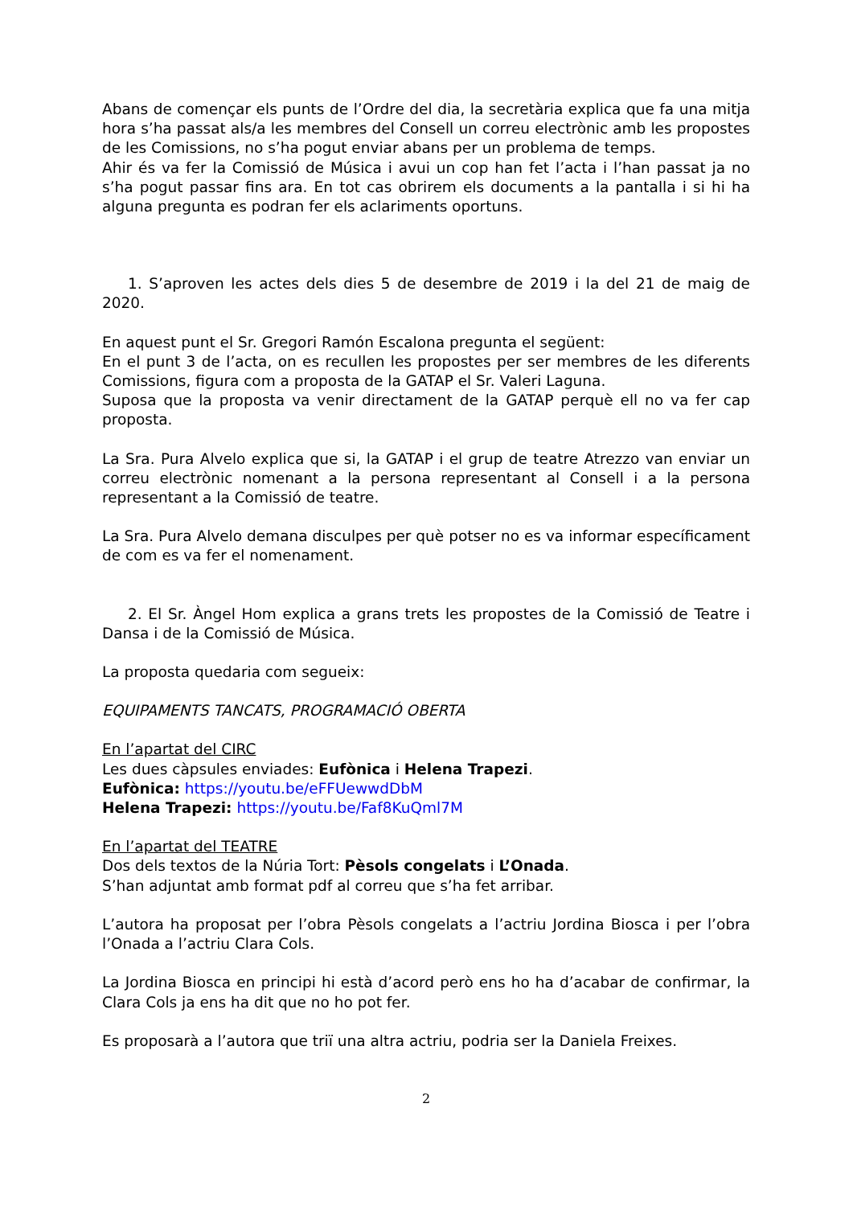Abans de començar els punts de l’Ordre del dia, la secretària explica que fa una mitja hora s’ha passat als/a les membres del Consell un correu electrònic amb les propostes de les Comissions, no s’ha pogut enviar abans per un problema de temps.
Ahir és va fer la Comissió de Música i avui un cop han fet l’acta i l’han passat ja no s’ha pogut passar fins ara. En tot cas obrirem els documents a la pantalla i si hi ha alguna pregunta es podran fer els aclariments oportuns.
1. S’aproven les actes dels dies 5 de desembre de 2019 i la del 21 de maig de 2020.
En aquest punt el Sr. Gregori Ramón Escalona pregunta el següent:
En el punt 3 de l’acta, on es recullen les propostes per ser membres de les diferents Comissions, figura com a proposta de la GATAP el Sr. Valeri Laguna.
Suposa que la proposta va venir directament de la GATAP perquè ell no va fer cap proposta.
La Sra. Pura Alvelo explica que si, la GATAP i el grup de teatre Atrezzo van enviar un correu electrònic nomenant a la persona representant al Consell i a la persona representant a la Comissió de teatre.
La Sra. Pura Alvelo demana disculpes per què potser no es va informar específicament de com es va fer el nomenament.
2. El Sr. Àngel Hom explica a grans trets les propostes de la Comissió de Teatre i Dansa i de la Comissió de Música.
La proposta quedaria com segueix:
EQUIPAMENTS TANCATS, PROGRAMACIÓ OBERTA
En l’apartat del CIRC
Les dues càpsules enviades: Eufònica i Helena Trapezi.
Eufònica: https://youtu.be/eFFUewwdDbM
Helena Trapezi: https://youtu.be/Faf8KuQml7M
En l’apartat del TEATRE
Dos dels textos de la Núria Tort: Pèsols congelats i L’Onada.
S’han adjuntat amb format pdf al correu que s’ha fet arribar.
L’autora ha proposat per l’obra Pèsols congelats a l’actriu Jordina Biosca i per l’obra l’Onada a l’actriu Clara Cols.
La Jordina Biosca en principi hi està d’acord però ens ho ha d’acabar de confirmar, la Clara Cols ja ens ha dit que no ho pot fer.
Es proposarà a l’autora que triï una altra actriu, podria ser la Daniela Freixes.
2